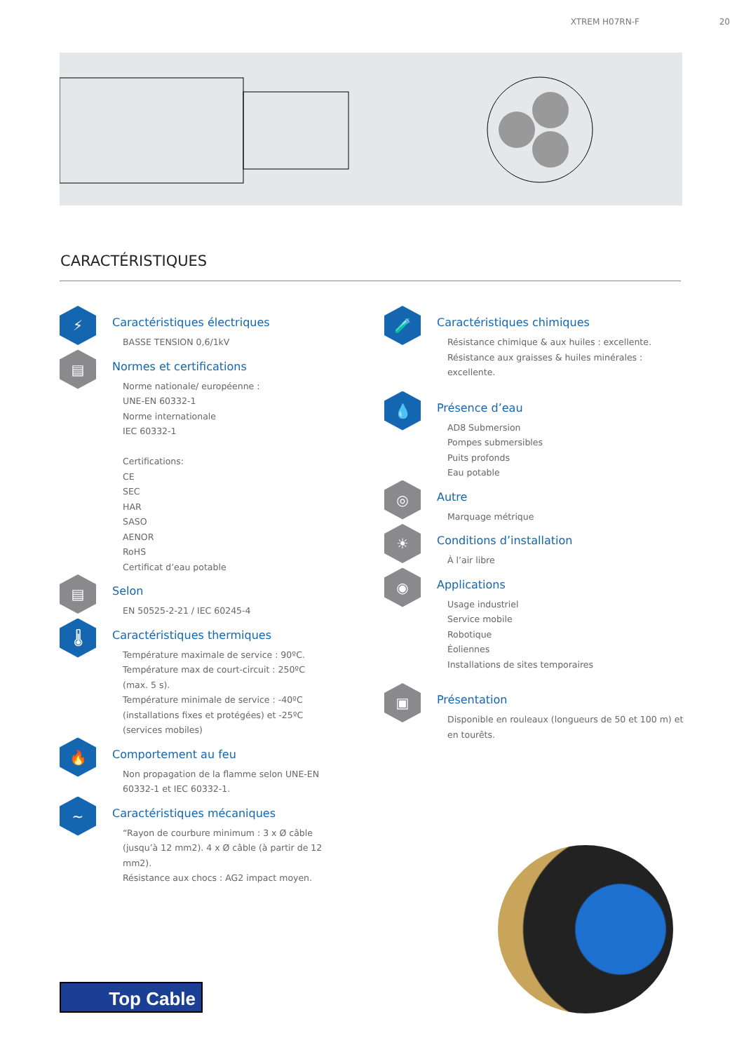XTREM H07RN-F 20
CARACTÉRISTIQUES
⚡
Caractéristiques électriques
BASSE TENSION 0,6/1kV
▤
Normes et certifications
Norme nationale/ européenne :
UNE-EN 60332-1
Norme internationale
IEC 60332-1
Certifications:
CE
SEC
HAR
SASO
AENOR
RoHS
Certificat d’eau potable
▤
Selon
EN 50525-2-21 / IEC 60245-4
🌡
Caractéristiques thermiques
Température maximale de service : 90ºC.
Température max de court-circuit : 250ºC (max. 5 s).
Température minimale de service : -40ºC (installations fixes et protégées) et -25ºC (services mobiles)
🔥
Comportement au feu
Non propagation de la flamme selon UNE-EN 60332-1 et IEC 60332-1.
~
Caractéristiques mécaniques
“Rayon de courbure minimum : 3 x Ø câble (jusqu’à 12 mm2). 4 x Ø câble (à partir de 12 mm2).
Résistance aux chocs : AG2 impact moyen.
🧪
Caractéristiques chimiques
Résistance chimique & aux huiles : excellente.
Résistance aux graisses & huiles minérales : excellente.
💧
Présence d’eau
AD8 Submersion
Pompes submersibles
Puits profonds
Eau potable
◎
Autre
Marquage métrique
☀
Conditions d’installation
À l’air libre
◉
Applications
Usage industriel
Service mobile
Robotique
Éoliennes
Installations de sites temporaires
▣
Présentation
Disponible en rouleaux (longueurs de 50 et 100 m) et en tourêts.
Top Cable